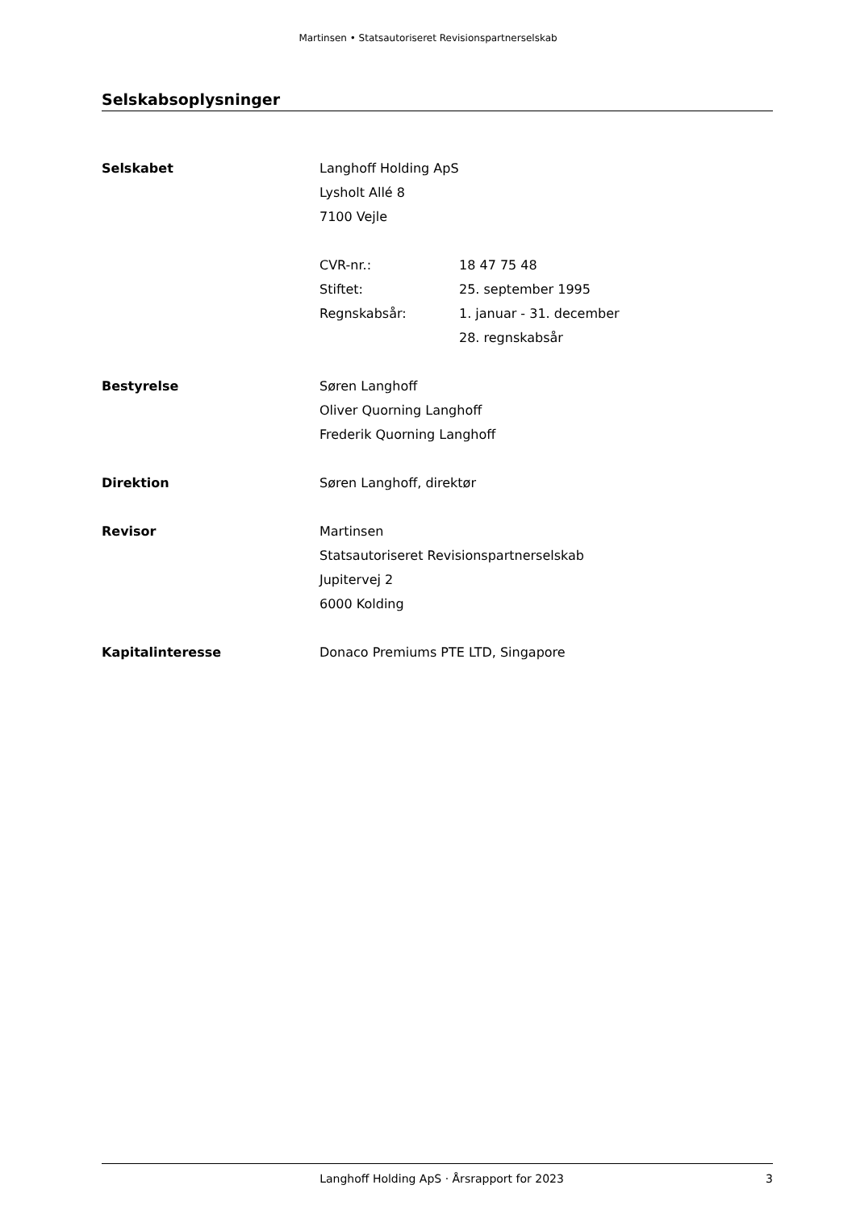Martinsen • Statsautoriseret Revisionspartnerselskab
Selskabsoplysninger
| Selskabet | Langhoff Holding ApS Lysholt Allé 8 7100 Vejle | |
| | CVR-nr.: | 18 47 75 48 |
| | Stiftet: | 25. september 1995 |
| | Regnskabsår: | 1. januar - 31. december 28. regnskabsår |
| Bestyrelse | Søren Langhoff Oliver Quorning Langhoff Frederik Quorning Langhoff | |
| Direktion | Søren Langhoff, direktør | |
| Revisor | Martinsen Statsautoriseret Revisionspartnerselskab Jupitervej 2 6000 Kolding | |
| Kapitalinteresse | Donaco Premiums PTE LTD, Singapore | |
Langhoff Holding ApS · Årsrapport for 2023 3